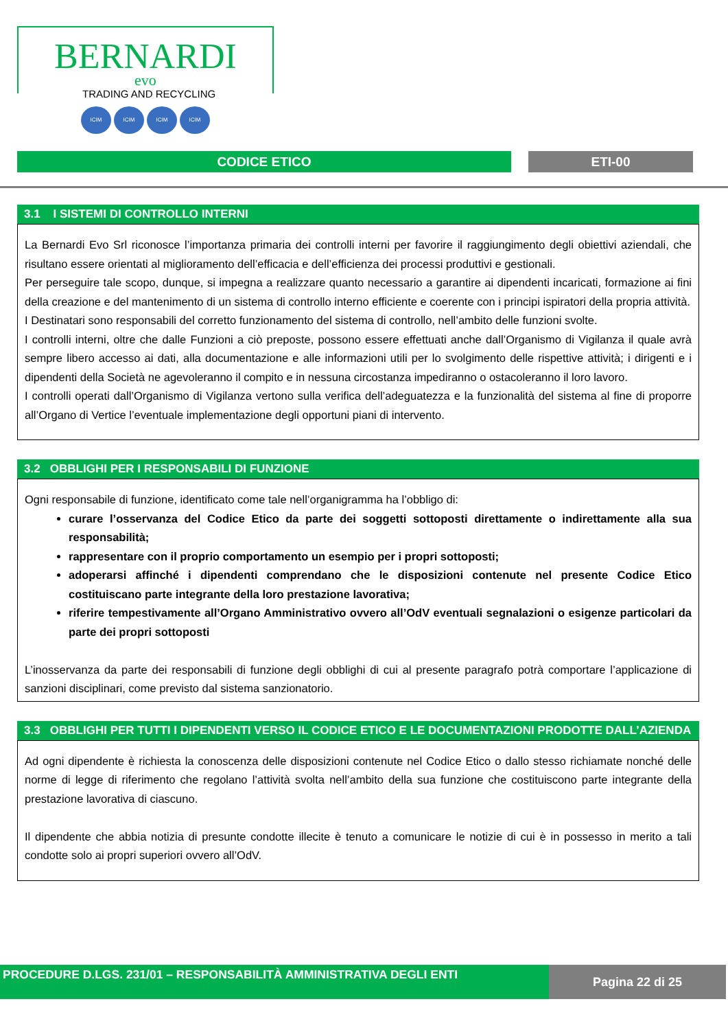BERNARDI
evo
TRADING AND RECYCLING
ICIM ICIM ICIM ICIM
CODICE ETICO ETI-00
3.1 I SISTEMI DI CONTROLLO INTERNI
La Bernardi Evo Srl riconosce l’importanza primaria dei controlli interni per favorire il raggiungimento degli obiettivi aziendali, che risultano essere orientati al miglioramento dell’efficacia e dell’efficienza dei processi produttivi e gestionali.
Per perseguire tale scopo, dunque, si impegna a realizzare quanto necessario a garantire ai dipendenti incaricati, formazione ai fini della creazione e del mantenimento di un sistema di controllo interno efficiente e coerente con i principi ispiratori della propria attività.
I Destinatari sono responsabili del corretto funzionamento del sistema di controllo, nell’ambito delle funzioni svolte.
I controlli interni, oltre che dalle Funzioni a ciò preposte, possono essere effettuati anche dall’Organismo di Vigilanza il quale avrà sempre libero accesso ai dati, alla documentazione e alle informazioni utili per lo svolgimento delle rispettive attività; i dirigenti e i dipendenti della Società ne agevoleranno il compito e in nessuna circostanza impediranno o ostacoleranno il loro lavoro.
I controlli operati dall’Organismo di Vigilanza vertono sulla verifica dell’adeguatezza e la funzionalità del sistema al fine di proporre all’Organo di Vertice l’eventuale implementazione degli opportuni piani di intervento.
3.2 OBBLIGHI PER I RESPONSABILI DI FUNZIONE
Ogni responsabile di funzione, identificato come tale nell’organigramma ha l’obbligo di:
curare l’osservanza del Codice Etico da parte dei soggetti sottoposti direttamente o indirettamente alla sua responsabilità;
rappresentare con il proprio comportamento un esempio per i propri sottoposti;
adoperarsi affinché i dipendenti comprendano che le disposizioni contenute nel presente Codice Etico costituiscano parte integrante della loro prestazione lavorativa;
riferire tempestivamente all’Organo Amministrativo ovvero all’OdV eventuali segnalazioni o esigenze particolari da parte dei propri sottoposti
L’inosservanza da parte dei responsabili di funzione degli obblighi di cui al presente paragrafo potrà comportare l’applicazione di sanzioni disciplinari, come previsto dal sistema sanzionatorio.
3.3 OBBLIGHI PER TUTTI I DIPENDENTI VERSO IL CODICE ETICO E LE DOCUMENTAZIONI PRODOTTE DALL’AZIENDA
Ad ogni dipendente è richiesta la conoscenza delle disposizioni contenute nel Codice Etico o dallo stesso richiamate nonché delle norme di legge di riferimento che regolano l’attività svolta nell’ambito della sua funzione che costituiscono parte integrante della prestazione lavorativa di ciascuno.
Il dipendente che abbia notizia di presunte condotte illecite è tenuto a comunicare le notizie di cui è in possesso in merito a tali condotte solo ai propri superiori ovvero all’OdV.
PROCEDURE D.LGS. 231/01 – RESPONSABILITÀ AMMINISTRATIVA DEGLI ENTI Pagina 22 di 25